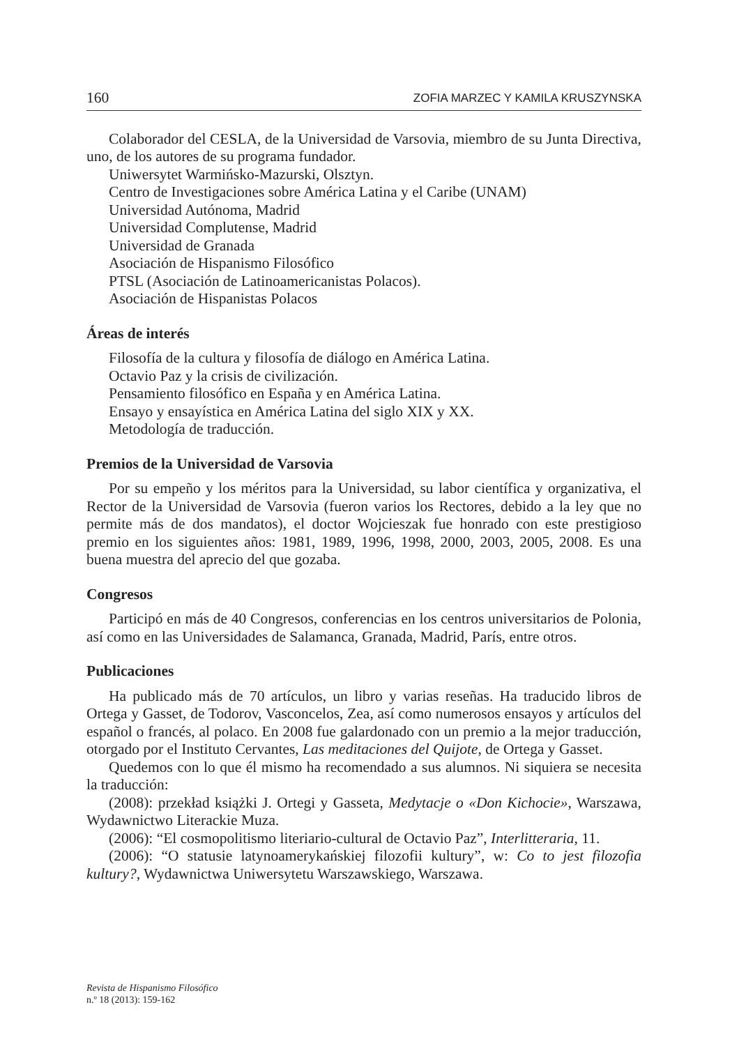160 ZOFIA MARZEC Y KAMILA KRUSZYNSKA
Colaborador del CESLA, de la Universidad de Varsovia, miembro de su Junta Directiva, uno, de los autores de su programa fundador.
Uniwersytet Warmińsko-Mazurski, Olsztyn.
Centro de Investigaciones sobre América Latina y el Caribe (UNAM)
Universidad Autónoma, Madrid
Universidad Complutense, Madrid
Universidad de Granada
Asociación de Hispanismo Filosófico
PTSL (Asociación de Latinoamericanistas Polacos).
Asociación de Hispanistas Polacos
Áreas de interés
Filosofía de la cultura y filosofía de diálogo en América Latina.
Octavio Paz y la crisis de civilización.
Pensamiento filosófico en España y en América Latina.
Ensayo y ensayística en América Latina del siglo XIX y XX.
Metodología de traducción.
Premios de la Universidad de Varsovia
Por su empeño y los méritos para la Universidad, su labor científica y organizativa, el Rector de la Universidad de Varsovia (fueron varios los Rectores, debido a la ley que no permite más de dos mandatos), el doctor Wojcieszak fue honrado con este prestigioso premio en los siguientes años: 1981, 1989, 1996, 1998, 2000, 2003, 2005, 2008. Es una buena muestra del aprecio del que gozaba.
Congresos
Participó en más de 40 Congresos, conferencias en los centros universitarios de Polonia, así como en las Universidades de Salamanca, Granada, Madrid, París, entre otros.
Publicaciones
Ha publicado más de 70 artículos, un libro y varias reseñas. Ha traducido libros de Ortega y Gasset, de Todorov, Vasconcelos, Zea, así como numerosos ensayos y artículos del español o francés, al polaco. En 2008 fue galardonado con un premio a la mejor traducción, otorgado por el Instituto Cervantes, Las meditaciones del Quijote, de Ortega y Gasset.
Quedemos con lo que él mismo ha recomendado a sus alumnos. Ni siquiera se necesita la traducción:
(2008): przekład książki J. Ortegi y Gasseta, Medytacje o «Don Kichocie», Warszawa, Wydawnictwo Literackie Muza.
(2006): “El cosmopolitismo literiario-cultural de Octavio Paz”, Interlitteraria, 11.
(2006): “O statusie latynoamerykańskiej filozofii kultury”, w: Co to jest filozofia kultury?, Wydawnictwa Uniwersytetu Warszawskiego, Warszawa.
Revista de Hispanismo Filosófico
n.º 18 (2013): 159-162